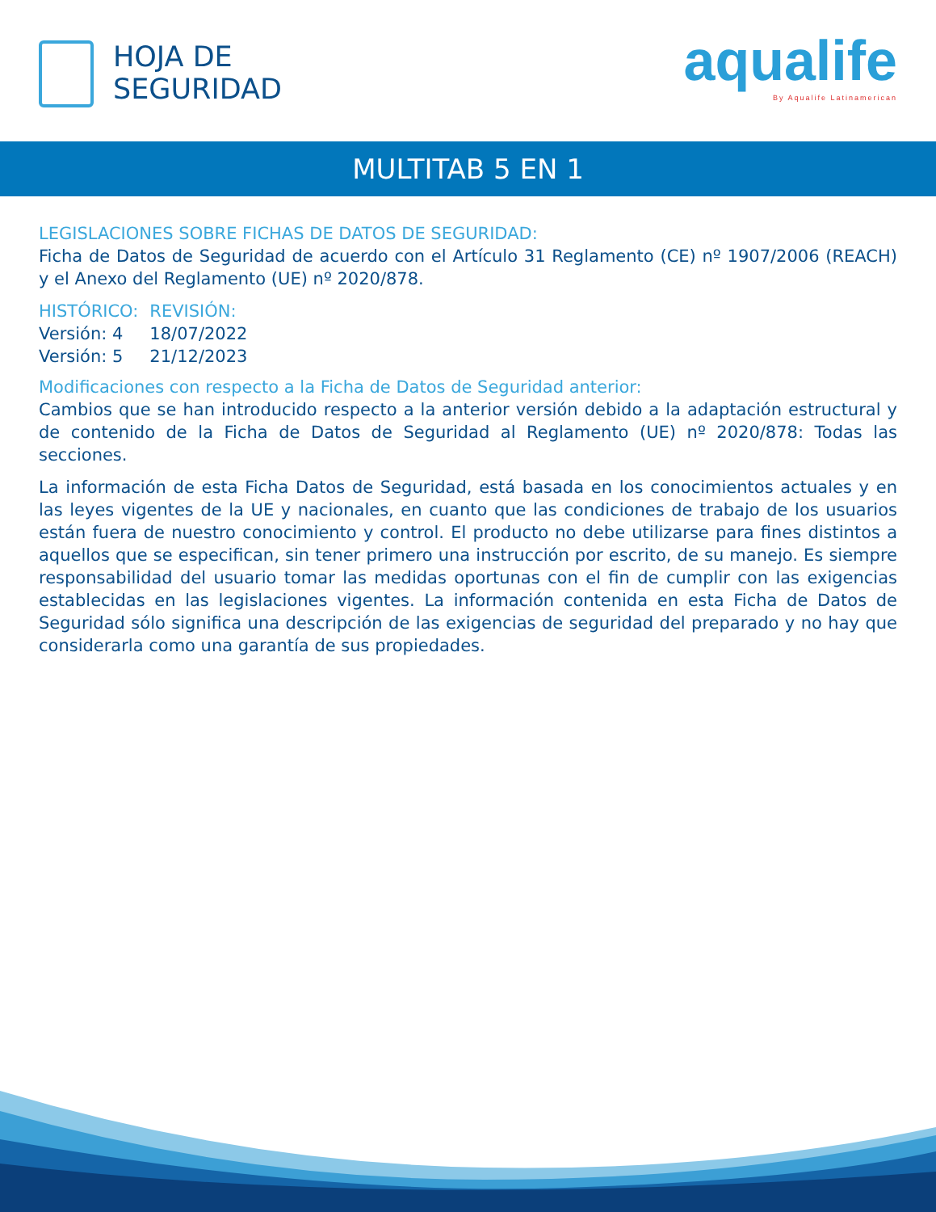HOJA DE
SEGURIDAD
aqualife
By Aqualife Latinamerican
MULTITAB 5 EN 1
LEGISLACIONES SOBRE FICHAS DE DATOS DE SEGURIDAD:
Ficha de Datos de Seguridad de acuerdo con el Artículo 31 Reglamento (CE) nº 1907/2006 (REACH) y el Anexo del Reglamento (UE) nº 2020/878.
| HISTÓRICO: | REVISIÓN: |
| Versión: 4 | 18/07/2022 |
| Versión: 5 | 21/12/2023 |
Modificaciones con respecto a la Ficha de Datos de Seguridad anterior:
Cambios que se han introducido respecto a la anterior versión debido a la adaptación estructural y de contenido de la Ficha de Datos de Seguridad al Reglamento (UE) nº 2020/878: Todas las secciones.
La información de esta Ficha Datos de Seguridad, está basada en los conocimientos actuales y en las leyes vigentes de la UE y nacionales, en cuanto que las condiciones de trabajo de los usuarios están fuera de nuestro conocimiento y control. El producto no debe utilizarse para fines distintos a aquellos que se especifican, sin tener primero una instrucción por escrito, de su manejo. Es siempre responsabilidad del usuario tomar las medidas oportunas con el fin de cumplir con las exigencias establecidas en las legislaciones vigentes. La información contenida en esta Ficha de Datos de Seguridad sólo significa una descripción de las exigencias de seguridad del preparado y no hay que considerarla como una garantía de sus propiedades.